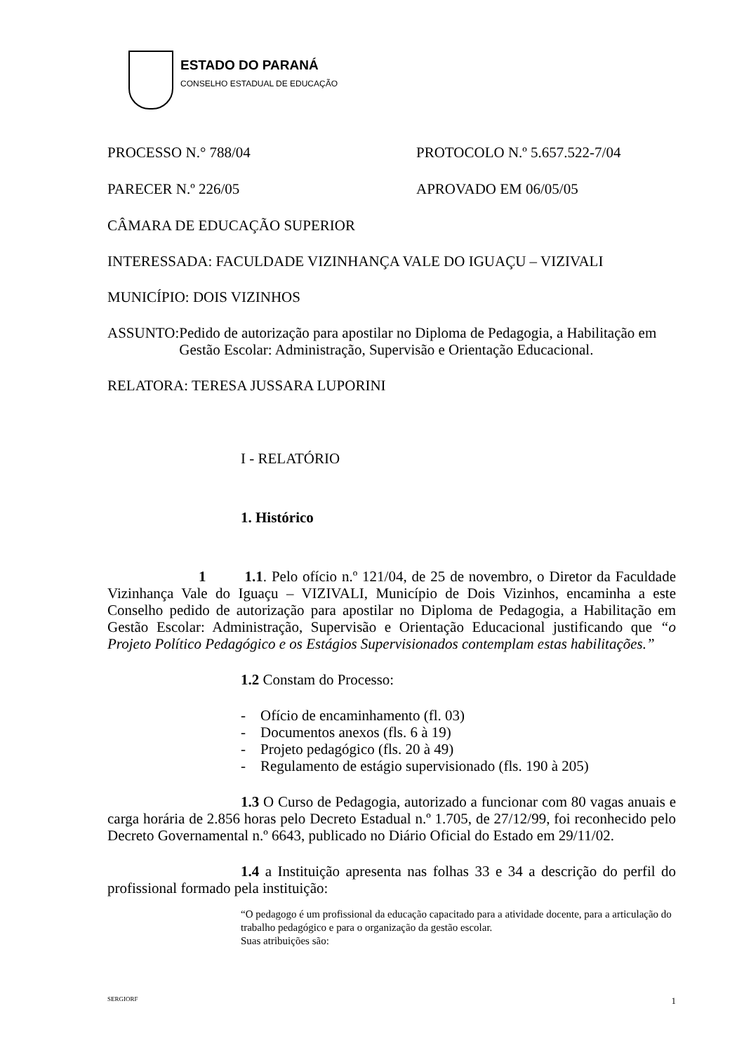ESTADO DO PARANÁ
CONSELHO ESTADUAL DE EDUCAÇÃO
PROCESSO N.° 788/04 PROTOCOLO N.º 5.657.522-7/04
PARECER N.º 226/05 APROVADO EM 06/05/05
CÂMARA DE EDUCAÇÃO SUPERIOR
INTERESSADA: FACULDADE VIZINHANÇA VALE DO IGUAÇU – VIZIVALI
MUNICÍPIO: DOIS VIZINHOS
ASSUNTO: Pedido de autorização para apostilar no Diploma de Pedagogia, a Habilitação em Gestão Escolar: Administração, Supervisão e Orientação Educacional.
RELATORA: TERESA JUSSARA LUPORINI
I - RELATÓRIO
1. Histórico
1 1.1. Pelo ofício n.º 121/04, de 25 de novembro, o Diretor da Faculdade Vizinhança Vale do Iguaçu – VIZIVALI, Município de Dois Vizinhos, encaminha a este Conselho pedido de autorização para apostilar no Diploma de Pedagogia, a Habilitação em Gestão Escolar: Administração, Supervisão e Orientação Educacional justificando que “o Projeto Político Pedagógico e os Estágios Supervisionados contemplam estas habilitações.”
1.2 Constam do Processo:
- Ofício de encaminhamento (fl. 03)
- Documentos anexos (fls. 6 à 19)
- Projeto pedagógico (fls. 20 à 49)
- Regulamento de estágio supervisionado (fls. 190 à 205)
1.3 O Curso de Pedagogia, autorizado a funcionar com 80 vagas anuais e carga horária de 2.856 horas pelo Decreto Estadual n.º 1.705, de 27/12/99, foi reconhecido pelo Decreto Governamental n.º 6643, publicado no Diário Oficial do Estado em 29/11/02.
1.4 a Instituição apresenta nas folhas 33 e 34 a descrição do perfil do profissional formado pela instituição:
“O pedagogo é um profissional da educação capacitado para a atividade docente, para a articulação do trabalho pedagógico e para o organização da gestão escolar.
Suas atribuições são:
SERGIORF 1